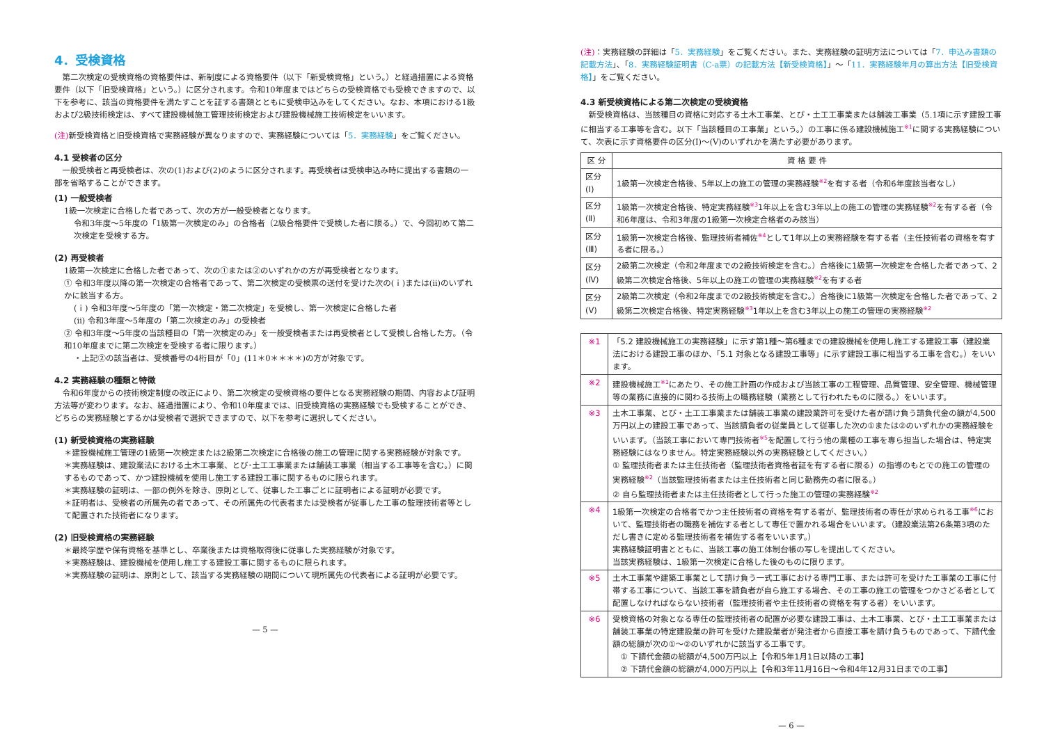4．受検資格
第二次検定の受検資格の資格要件は、新制度による資格要件（以下「新受検資格」という。）と経過措置による資格要件（以下「旧受検資格」という。）に区分されます。令和10年度まではどちらの受検資格でも受検できますので、以下を参考に、該当の資格要件を満たすことを証する書類とともに受検申込みをしてください。なお、本項における1級および2級技術検定は、すべて建設機械施工管理技術検定および建設機械施工技術検定をいいます。
(注) 新受検資格と旧受検資格で実務経験が異なりますので、実務経験については「5．実務経験」をご覧ください。
4.1 受検者の区分
一般受検者と再受検者は、次の(1)および(2)のように区分されます。再受検者は受検申込み時に提出する書類の一部を省略することができます。
(1) 一般受検者
1級一次検定に合格した者であって、次の方が一般受検者となります。
令和3年度～5年度の「1級第一次検定のみ」の合格者（2級合格要件で受検した者に限る。）で、今回初めて第二次検定を受検する方。
(2) 再受検者
1級第一次検定に合格した者であって、次の①または②のいずれかの方が再受検者となります。
① 令和3年度以降の第一次検定の合格者であって、第二次検定の受検票の送付を受けた次の(ｉ)または(ⅱ)のいずれかに該当する方。
(ｉ) 令和3年度～5年度の「第一次検定・第二次検定」を受検し、第一次検定に合格した者
(ⅱ) 令和3年度～5年度の「第二次検定のみ」の受検者
② 令和3年度～5年度の当該種目の「第一次検定のみ」を一般受検者または再受検者として受検し合格した方。（令和10年度までに第二次検定を受検する者に限ります。）
・上記②の該当者は、受検番号の4桁目が「0」(11＊0＊＊＊＊)の方が対象です。
4.2 実務経験の種類と特徴
令和6年度からの技術検定制度の改正により、第二次検定の受検資格の要件となる実務経験の期間、内容および証明方法等が変わります。なお、経過措置により、令和10年度までは、旧受検資格の実務経験でも受検することができ、どちらの実務経験とするかは受検者で選択できますので、以下を参考に選択してください。
(1) 新受検資格の実務経験
＊建設機械施工管理の1級第一次検定または2級第二次検定に合格後の施工の管理に関する実務経験が対象です。
＊実務経験は、建設業法における土木工事業、とび･土工工事業または舗装工事業（相当する工事等を含む。）に関するものであって、かつ建設機械を使用し施工する建設工事に関するものに限られます。
＊実務経験の証明は、一部の例外を除き、原則として、従事した工事ごとに証明者による証明が必要です。
＊証明者は、受検者の所属先の者であって、その所属先の代表者または受検者が従事した工事の監理技術者等として配置された技術者になります。
(2) 旧受検資格の実務経験
＊最終学歴や保有資格を基準とし、卒業後または資格取得後に従事した実務経験が対象です。
＊実務経験は、建設機械を使用し施工する建設工事に関するものに限られます。
＊実務経験の証明は、原則として、該当する実務経験の期間について現所属先の代表者による証明が必要です。
— 5 —
(注)：実務経験の詳細は「5．実務経験」をご覧ください。また、実務経験の証明方法については「7．申込み書類の記載方法」、「8．実務経験証明書（C-a票）の記載方法【新受検資格】」～「11．実務経験年月の算出方法【旧受検資格】」をご覧ください。
4.3 新受検資格による第二次検定の受検資格
新受検資格は、当該種目の資格に対応する土木工事業、とび・土工工事業または舗装工事業（5.1項に示す建設工事に相当する工事等を含む。以下「当該種目の工事業」という。）の工事に係る建設機械施工<sup>※1</sup>に関する実務経験について、次表に示す資格要件の区分(Ⅰ)～(Ⅴ)のいずれかを満たす必要があります。
| 区 分 | 資 格 要 件 |
| --- | --- |
| 区分(Ⅰ) | 1級第一次検定合格後、5年以上の施工の管理の実務経験<sup>※2</sup>を有する者（令和6年度該当者なし） |
| 区分(Ⅱ) | 1級第一次検定合格後、特定実務経験<sup>※3</sup>1年以上を含む3年以上の施工の管理の実務経験<sup>※2</sup>を有する者（令和6年度は、令和3年度の1級第一次検定合格者のみ該当） |
| 区分(Ⅲ) | 1級第一次検定合格後、監理技術者補佐<sup>※4</sup>として1年以上の実務経験を有する者（主任技術者の資格を有する者に限る。） |
| 区分(Ⅳ) | 2級第二次検定（令和2年度までの2級技術検定を含む。）合格後に1級第一次検定を合格した者であって、2級第二次検定合格後、5年以上の施工の管理の実務経験<sup>※2</sup>を有する者 |
| 区分(Ⅴ) | 2級第二次検定（令和2年度までの2級技術検定を含む。）合格後に1級第一次検定を合格した者であって、2級第二次検定合格後、特定実務経験<sup>※3</sup>1年以上を含む3年以上の施工の管理の実務経験<sup>※2</sup> |
| ※1 | 「5.2 建設機械施工の実務経験」に示す第1種～第6種までの建設機械を使用し施工する建設工事（建設業法における建設工事のほか、「5.1 対象となる建設工事等」に示す建設工事に相当する工事を含む。）をいいます。 |
| ※2 | 建設機械施工<sup>※1</sup>にあたり、その施工計画の作成および当該工事の工程管理、品質管理、安全管理、機械管理等の業務に直接的に関わる技術上の職務経験（業務として行われたものに限る。）をいいます。 |
| ※3 | 土木工事業、とび・土工工事業または舗装工事業の建設業許可を受けた者が請け負う請負代金の額が4,500万円以上の建設工事であって、当該請負者の従業員として従事した次の①または②のいずれかの実務経験をいいます。（当該工事において専門技術者<sup>※5</sup>を配置して行う他の業種の工事を専ら担当した場合は、特定実務経験にはなりません。特定実務経験以外の実務経験としてください。） ① 監理技術者または主任技術者（監理技術者資格者証を有する者に限る）の指導のもとでの施工の管理の実務経験<sup>※2</sup>（当該監理技術者または主任技術者と同じ勤務先の者に限る。） ② 自ら監理技術者または主任技術者として行った施工の管理の実務経験<sup>※2</sup> |
| ※4 | 1級第一次検定の合格者でかつ主任技術者の資格を有する者が、監理技術者の専任が求められる工事<sup>※6</sup>において、監理技術者の職務を補佐する者として専任で置かれる場合をいいます。（建設業法第26条第3項のただし書きに定める監理技術者を補佐する者をいいます。） 実務経験証明書とともに、当該工事の施工体制台帳の写しを提出してください。 当該実務経験は、1級第一次検定に合格した後のものに限ります。 |
| ※5 | 土木工事業や建築工事業として請け負う一式工事における専門工事、または許可を受けた工事業の工事に付帯する工事について、当該工事を請負者が自ら施工する場合、その工事の施工の管理をつかさどる者として配置しなければならない技術者（監理技術者や主任技術者の資格を有する者）をいいます。 |
| ※6 | 受検資格の対象となる専任の監理技術者の配置が必要な建設工事は、土木工事業、とび・土工工事業または舗装工事業の特定建設業の許可を受けた建設業者が発注者から直接工事を請け負うものであって、下請代金額の総額が次の①～②のいずれかに該当する工事です。 ① 下請代金額の総額が4,500万円以上【令和5年1月1日以降の工事】 ② 下請代金額の総額が4,000万円以上【令和3年11月16日～令和4年12月31日までの工事】 |
— 6 —